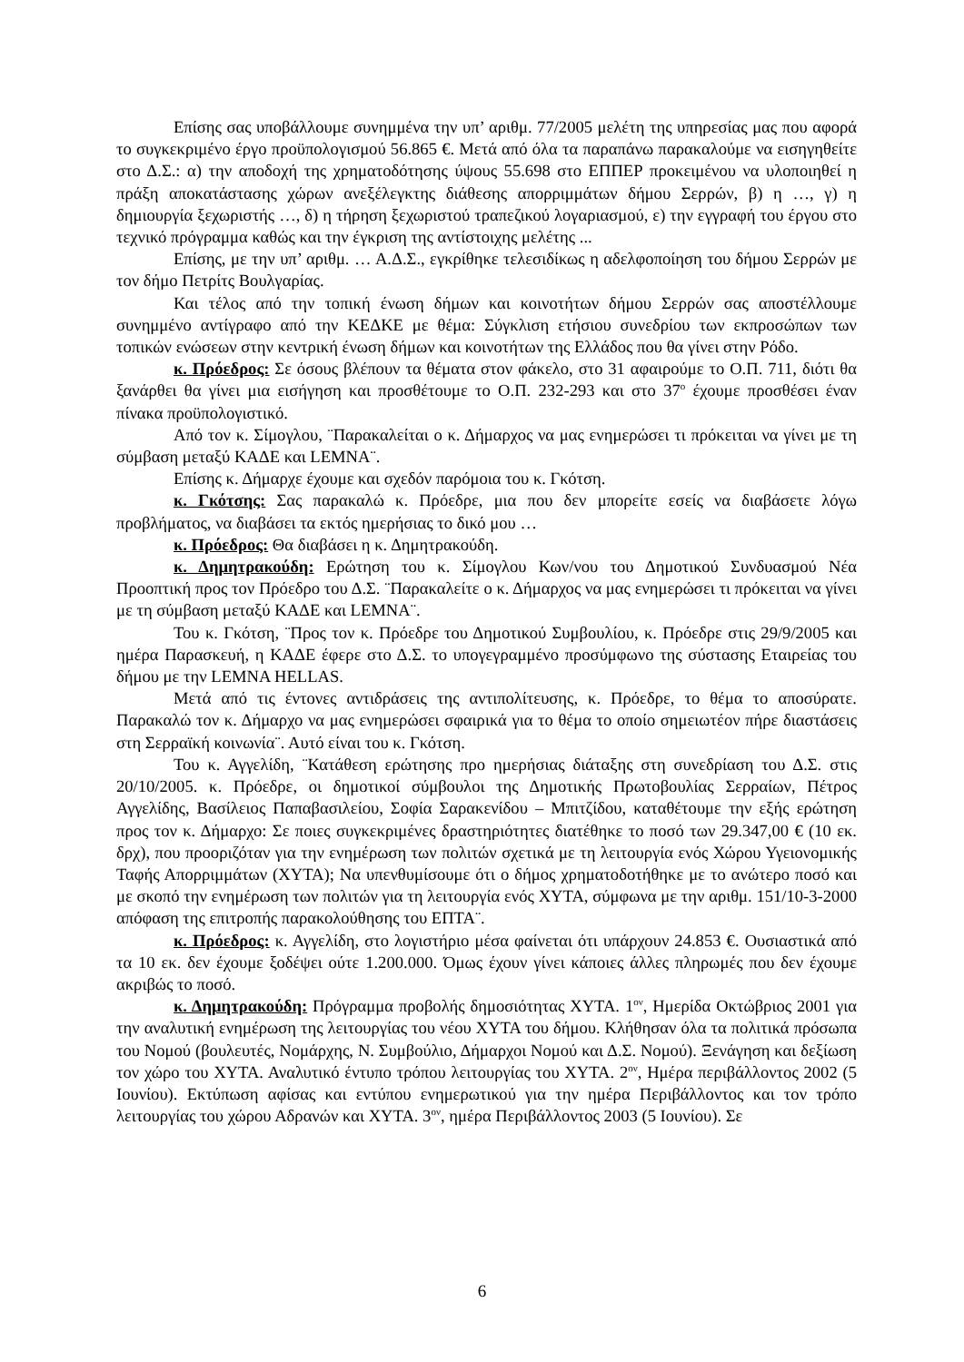Επίσης σας υποβάλλουμε συνημμένα την υπ’ αριθμ. 77/2005 μελέτη της υπηρεσίας μας που αφορά το συγκεκριμένο έργο προϋπολογισμού 56.865 €. Μετά από όλα τα παραπάνω παρακαλούμε να εισηγηθείτε στο Δ.Σ.: α) την αποδοχή της χρηματοδότησης ύψους 55.698 στο ΕΠΠΕΡ προκειμένου να υλοποιηθεί η πράξη αποκατάστασης χώρων ανεξέλεγκτης διάθεσης απορριμμάτων δήμου Σερρών, β) η …, γ) η δημιουργία ξεχωριστής …, δ) η τήρηση ξεχωριστού τραπεζικού λογαριασμού, ε) την εγγραφή του έργου στο τεχνικό πρόγραμμα καθώς και την έγκριση της αντίστοιχης μελέτης ...
Επίσης, με την υπ’ αριθμ. … Α.Δ.Σ., εγκρίθηκε τελεσιδίκως η αδελφοποίηση του δήμου Σερρών με τον δήμο Πετρίτς Βουλγαρίας.
Και τέλος από την τοπική ένωση δήμων και κοινοτήτων δήμου Σερρών σας αποστέλλουμε συνημμένο αντίγραφο από την ΚΕΔΚΕ με θέμα: Σύγκλιση ετήσιου συνεδρίου των εκπροσώπων των τοπικών ενώσεων στην κεντρική ένωση δήμων και κοινοτήτων της Ελλάδος που θα γίνει στην Ρόδο.
κ. Πρόεδρος: Σε όσους βλέπουν τα θέματα στον φάκελο, στο 31 αφαιρούμε το Ο.Π. 711, διότι θα ξανάρθει θα γίνει μια εισήγηση και προσθέτουμε το Ο.Π. 232-293 και στο 37<sup>ο</sup> έχουμε προσθέσει έναν πίνακα προϋπολογιστικό.
Από τον κ. Σίμογλου, ¨Παρακαλείται ο κ. Δήμαρχος να μας ενημερώσει τι πρόκειται να γίνει με τη σύμβαση μεταξύ ΚΑΔΕ και LEMNA¨.
Επίσης κ. Δήμαρχε έχουμε και σχεδόν παρόμοια του κ. Γκότση.
κ. Γκότσης: Σας παρακαλώ κ. Πρόεδρε, μια που δεν μπορείτε εσείς να διαβάσετε λόγω προβλήματος, να διαβάσει τα εκτός ημερήσιας το δικό μου …
κ. Πρόεδρος: Θα διαβάσει η κ. Δημητρακούδη.
κ. Δημητρακούδη: Ερώτηση του κ. Σίμογλου Κων/νου του Δημοτικού Συνδυασμού Νέα Προοπτική προς τον Πρόεδρο του Δ.Σ. ¨Παρακαλείτε ο κ. Δήμαρχος να μας ενημερώσει τι πρόκειται να γίνει με τη σύμβαση μεταξύ ΚΑΔΕ και LEMNA¨.
Του κ. Γκότση, ¨Προς τον κ. Πρόεδρε του Δημοτικού Συμβουλίου, κ. Πρόεδρε στις 29/9/2005 και ημέρα Παρασκευή, η ΚΑΔΕ έφερε στο Δ.Σ. το υπογεγραμμένο προσύμφωνο της σύστασης Εταιρείας του δήμου με την LEMNA HELLAS.
Μετά από τις έντονες αντιδράσεις της αντιπολίτευσης, κ. Πρόεδρε, το θέμα το αποσύρατε. Παρακαλώ τον κ. Δήμαρχο να μας ενημερώσει σφαιρικά για το θέμα το οποίο σημειωτέον πήρε διαστάσεις στη Σερραϊκή κοινωνία¨. Αυτό είναι του κ. Γκότση.
Του κ. Αγγελίδη, ¨Κατάθεση ερώτησης προ ημερήσιας διάταξης στη συνεδρίαση του Δ.Σ. στις 20/10/2005. κ. Πρόεδρε, οι δημοτικοί σύμβουλοι της Δημοτικής Πρωτοβουλίας Σερραίων, Πέτρος Αγγελίδης, Βασίλειος Παπαβασιλείου, Σοφία Σαρακενίδου – Μπιτζίδου, καταθέτουμε την εξής ερώτηση προς τον κ. Δήμαρχο: Σε ποιες συγκεκριμένες δραστηριότητες διατέθηκε το ποσό των 29.347,00 € (10 εκ. δρχ), που προοριζόταν για την ενημέρωση των πολιτών σχετικά με τη λειτουργία ενός Χώρου Υγειονομικής Ταφής Απορριμμάτων (ΧΥΤΑ); Να υπενθυμίσουμε ότι ο δήμος χρηματοδοτήθηκε με το ανώτερο ποσό και με σκοπό την ενημέρωση των πολιτών για τη λειτουργία ενός ΧΥΤΑ, σύμφωνα με την αριθμ. 151/10-3-2000 απόφαση της επιτροπής παρακολούθησης του ΕΠΤΑ¨.
κ. Πρόεδρος: κ. Αγγελίδη, στο λογιστήριο μέσα φαίνεται ότι υπάρχουν 24.853 €. Ουσιαστικά από τα 10 εκ. δεν έχουμε ξοδέψει ούτε 1.200.000. Όμως έχουν γίνει κάποιες άλλες πληρωμές που δεν έχουμε ακριβώς το ποσό.
κ. Δημητρακούδη: Πρόγραμμα προβολής δημοσιότητας ΧΥΤΑ. 1<sup>ον</sup>, Ημερίδα Οκτώβριος 2001 για την αναλυτική ενημέρωση της λειτουργίας του νέου ΧΥΤΑ του δήμου. Κλήθησαν όλα τα πολιτικά πρόσωπα του Νομού (βουλευτές, Νομάρχης, Ν. Συμβούλιο, Δήμαρχοι Νομού και Δ.Σ. Νομού). Ξενάγηση και δεξίωση τον χώρο του ΧΥΤΑ. Αναλυτικό έντυπο τρόπου λειτουργίας του ΧΥΤΑ. 2<sup>ον</sup>, Ημέρα περιβάλλοντος 2002 (5 Ιουνίου). Εκτύπωση αφίσας και εντύπου ενημερωτικού για την ημέρα Περιβάλλοντος και τον τρόπο λειτουργίας του χώρου Αδρανών και ΧΥΤΑ. 3<sup>ον</sup>, ημέρα Περιβάλλοντος 2003 (5 Ιουνίου). Σε
6